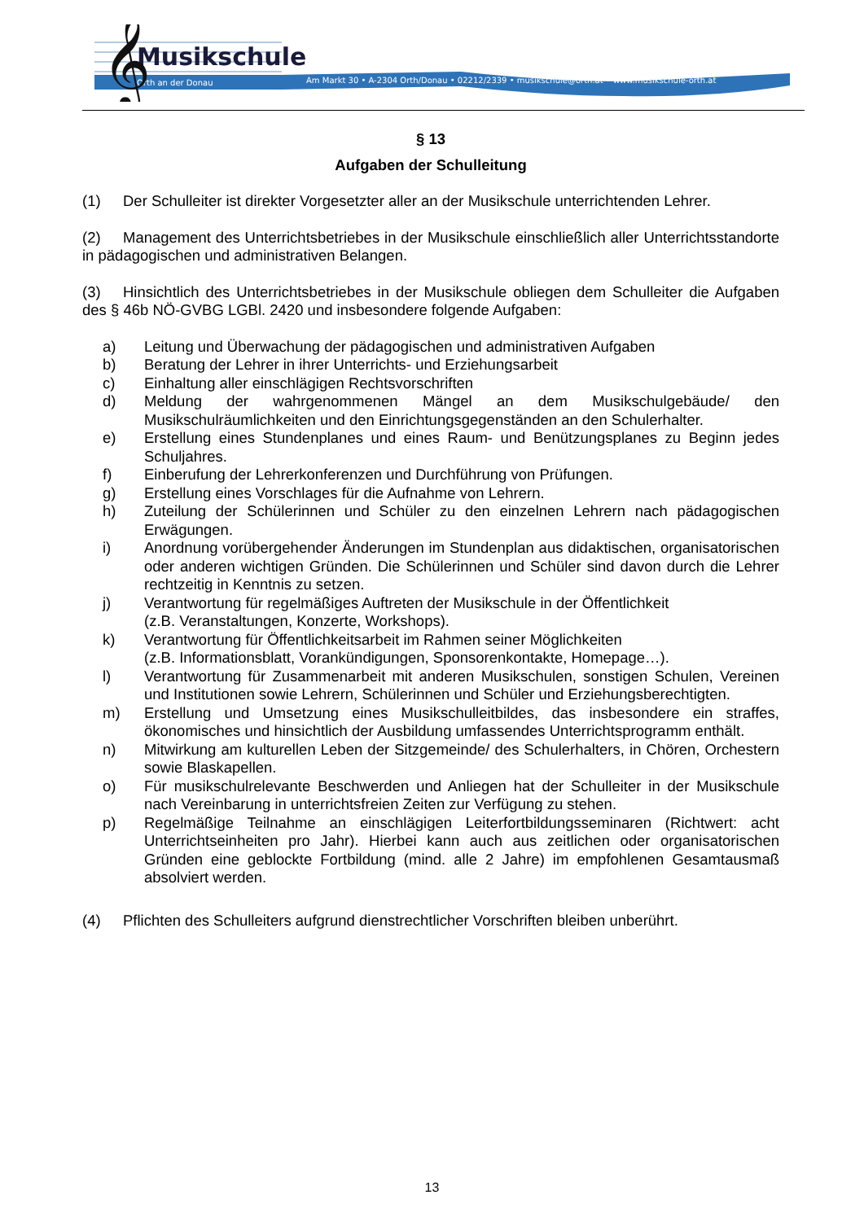Musikschule
Orth an der Donau
Am Markt 30 • A-2304 Orth/Donau • 02212/2339 • musikschule@orth.at • www.musikschule-orth.at
𝄞
§ 13
Aufgaben der Schulleitung
(1) Der Schulleiter ist direkter Vorgesetzter aller an der Musikschule unterrichtenden Lehrer.
(2) Management des Unterrichtsbetriebes in der Musikschule einschließlich aller Unterrichtsstandorte in pädagogischen und administrativen Belangen.
(3) Hinsichtlich des Unterrichtsbetriebes in der Musikschule obliegen dem Schulleiter die Aufgaben des § 46b NÖ-GVBG LGBl. 2420 und insbesondere folgende Aufgaben:
a) Leitung und Überwachung der pädagogischen und administrativen Aufgaben
b) Beratung der Lehrer in ihrer Unterrichts- und Erziehungsarbeit
c) Einhaltung aller einschlägigen Rechtsvorschriften
d) Meldung der wahrgenommenen Mängel an dem Musikschulgebäude/ den Musikschulräumlichkeiten und den Einrichtungsgegenständen an den Schulerhalter.
e) Erstellung eines Stundenplanes und eines Raum- und Benützungsplanes zu Beginn jedes Schuljahres.
f) Einberufung der Lehrerkonferenzen und Durchführung von Prüfungen.
g) Erstellung eines Vorschlages für die Aufnahme von Lehrern.
h) Zuteilung der Schülerinnen und Schüler zu den einzelnen Lehrern nach pädagogischen Erwägungen.
i) Anordnung vorübergehender Änderungen im Stundenplan aus didaktischen, organisatorischen oder anderen wichtigen Gründen. Die Schülerinnen und Schüler sind davon durch die Lehrer rechtzeitig in Kenntnis zu setzen.
j) Verantwortung für regelmäßiges Auftreten der Musikschule in der Öffentlichkeit
(z.B. Veranstaltungen, Konzerte, Workshops).
k) Verantwortung für Öffentlichkeitsarbeit im Rahmen seiner Möglichkeiten
(z.B. Informationsblatt, Vorankündigungen, Sponsorenkontakte, Homepage…).
l) Verantwortung für Zusammenarbeit mit anderen Musikschulen, sonstigen Schulen, Vereinen und Institutionen sowie Lehrern, Schülerinnen und Schüler und Erziehungsberechtigten.
m) Erstellung und Umsetzung eines Musikschulleitbildes, das insbesondere ein straffes, ökonomisches und hinsichtlich der Ausbildung umfassendes Unterrichtsprogramm enthält.
n) Mitwirkung am kulturellen Leben der Sitzgemeinde/ des Schulerhalters, in Chören, Orchestern sowie Blaskapellen.
o) Für musikschulrelevante Beschwerden und Anliegen hat der Schulleiter in der Musikschule nach Vereinbarung in unterrichtsfreien Zeiten zur Verfügung zu stehen.
p) Regelmäßige Teilnahme an einschlägigen Leiterfortbildungsseminaren (Richtwert: acht Unterrichtseinheiten pro Jahr). Hierbei kann auch aus zeitlichen oder organisatorischen Gründen eine geblockte Fortbildung (mind. alle 2 Jahre) im empfohlenen Gesamtausmaß absolviert werden.
(4) Pflichten des Schulleiters aufgrund dienstrechtlicher Vorschriften bleiben unberührt.
13